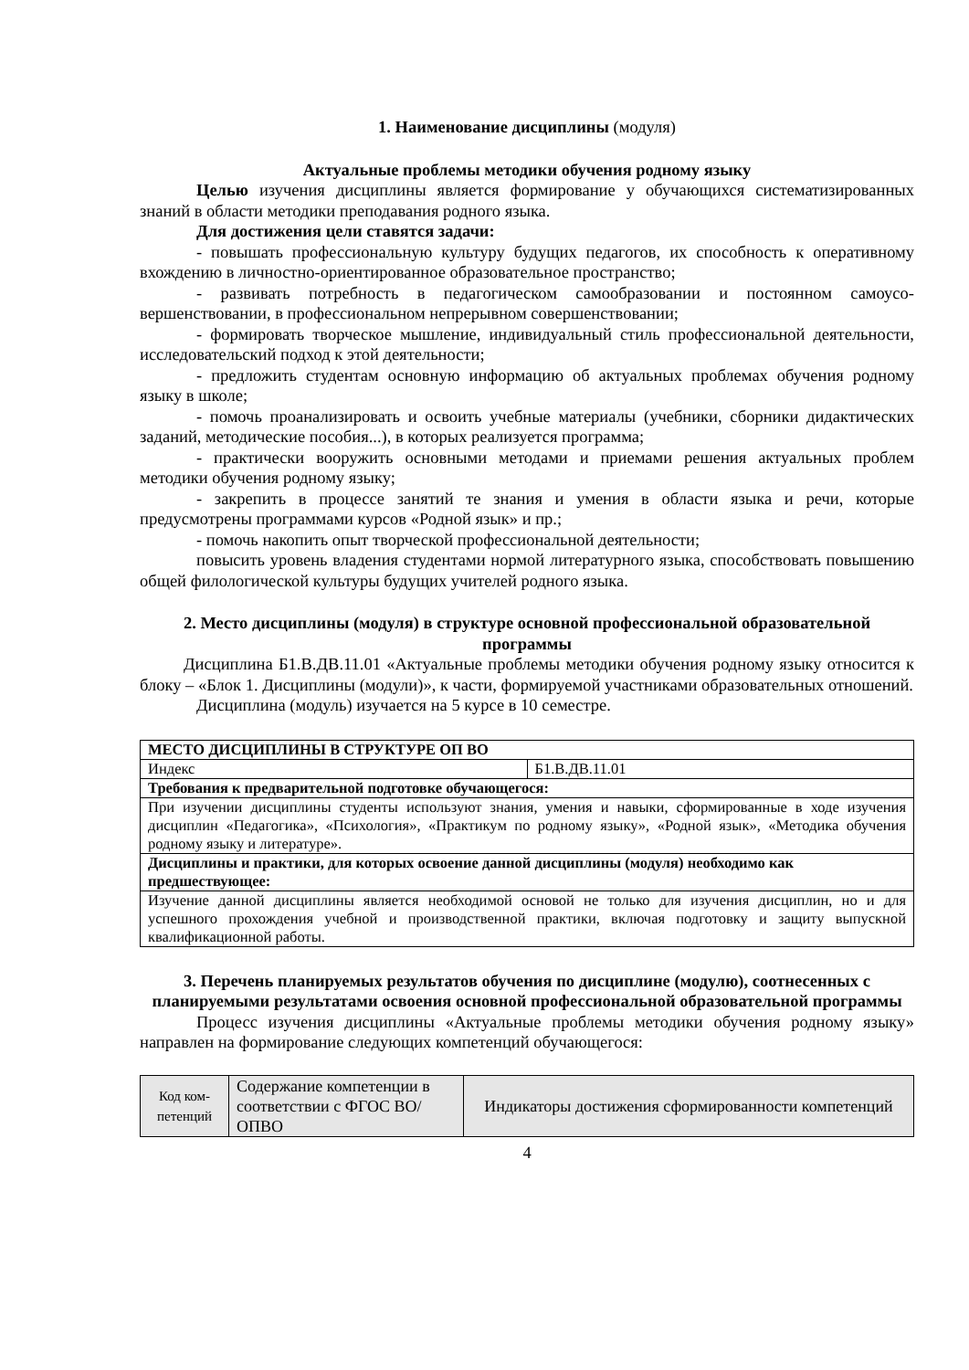1. Наименование дисциплины (модуля)
Актуальные проблемы методики обучения родному языку
Целью изучения дисциплины является формирование у обучающихся системати­зированных знаний в области методики преподавания родного языка.
Для достижения цели ставятся задачи:
- повышать профессиональную культуру будущих педагогов, их способность к оперативному вхождению в личностно-ориентированное образовательное пространство;
- развивать потребность в педагогическом самообразовании и постоянном самоусо­вершенствовании, в профессиональном непрерывном совершенствовании;
- формировать творческое мышление, индивидуальный стиль профессиональной деятельности, исследовательский подход к этой деятельности;
- предложить студентам основную информацию об актуальных проблемах обуче­ния родному языку в школе;
- помочь проанализировать и освоить учебные материалы (учебники, сборники ди­дактических заданий, методические пособия...), в которых реализуется программа;
- практически вооружить основными методами и приемами решения актуальных проблем методики обучения родному языку;
- закрепить в процессе занятий те знания и умения в области языка и речи, которые предусмотрены программами курсов «Родной язык» и пр.;
- помочь накопить опыт творческой профессиональной деятельности;
повысить уровень владения студентами нормой литературного языка, способство­вать повышению общей филологической культуры будущих учителей родного языка.
2. Место дисциплины (модуля) в структуре основной профессиональной образовательной программы
Дисциплина Б1.В.ДВ.11.01 «Актуальные проблемы методики обучения родному языку относится к блоку – «Блок 1. Дисциплины (модули)», к части, формируемой участ­никами образовательных отношений.
Дисциплина (модуль) изучается на 5 курсе в 10 семестре.
| МЕСТО ДИСЦИПЛИНЫ В СТРУКТУРЕ ОП ВО | |
| --- | --- |
| Индекс | Б1.В.ДВ.11.01 |
| Требования к предварительной подготовке обучающегося: | |
| При изучении дисциплины студенты используют знания, умения и навыки, сформированные в ходе изучения дисциплин «Педагогика», «Психология», «Практикум по родному языку», «Родной язык», «Методика обучения родному языку и литературе». | |
| Дисциплины и практики, для которых освоение данной дисциплины (модуля) необходимо как предшествующее: | |
| Изучение данной дисциплины является необходимой основой не только для изучения дисциплин, но и для успешного прохождения учебной и производственной практики, включая подготовку и защиту выпускной квалификационной работы. | |
3. Перечень планируемых результатов обучения по дисциплине (модулю), со­отнесенных с планируемыми результатами освоения основной профессиональной образовательной программы
Процесс изучения дисциплины «Актуальные проблемы методики обучения родно­му языку» направлен на формирование следующих компетенций обучающегося:
| Код ком­петенций | Содержание компетенции в соответствии с ФГОС ВО/ ОПВО | Индикаторы достижения сформированности компетенций |
4